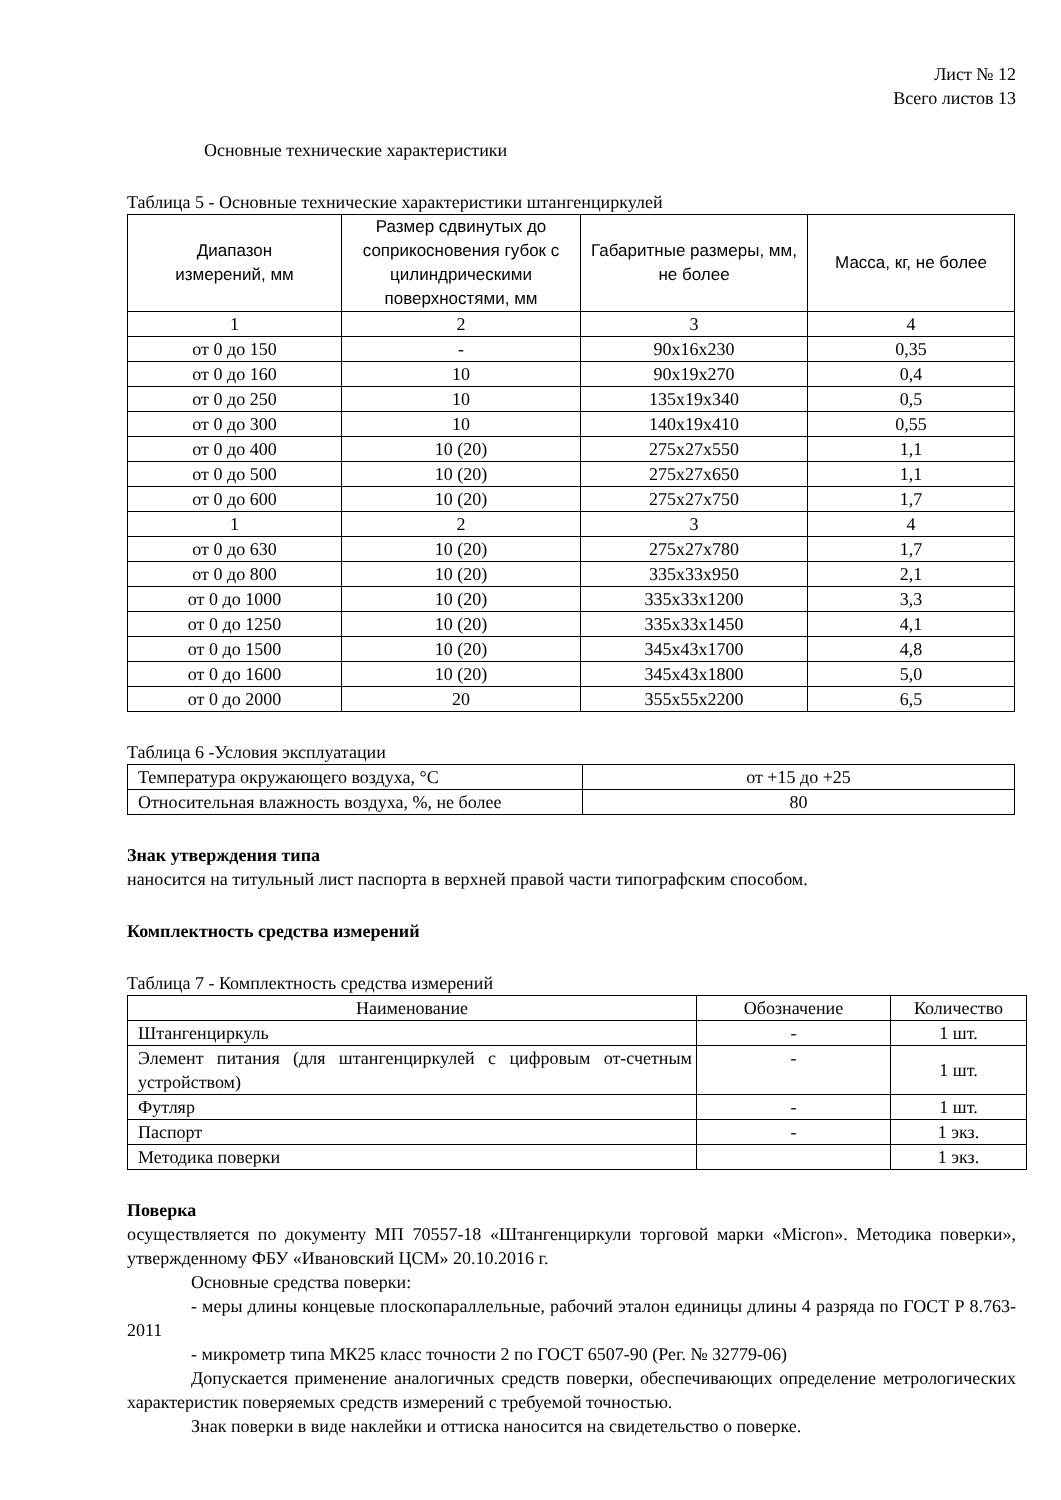Лист № 12
Всего листов 13
Основные технические характеристики
Таблица 5 - Основные технические характеристики штангенциркулей
| Диапазон измерений, мм | Размер сдвинутых до соприкосновения губок с цилиндрическими поверхностями, мм | Габаритные размеры, мм, не более | Масса, кг, не более |
| --- | --- | --- | --- |
| 1 | 2 | 3 | 4 |
| от 0 до 150 | - | 90x16x230 | 0,35 |
| от 0 до 160 | 10 | 90x19x270 | 0,4 |
| от 0 до 250 | 10 | 135x19x340 | 0,5 |
| от 0 до 300 | 10 | 140x19x410 | 0,55 |
| от 0 до 400 | 10 (20) | 275x27x550 | 1,1 |
| от 0 до 500 | 10 (20) | 275x27x650 | 1,1 |
| от 0 до 600 | 10 (20) | 275x27x750 | 1,7 |
| 1 | 2 | 3 | 4 |
| от 0 до 630 | 10 (20) | 275x27x780 | 1,7 |
| от 0 до 800 | 10 (20) | 335x33x950 | 2,1 |
| от 0 до 1000 | 10 (20) | 335x33x1200 | 3,3 |
| от 0 до 1250 | 10 (20) | 335x33x1450 | 4,1 |
| от 0 до 1500 | 10 (20) | 345x43x1700 | 4,8 |
| от 0 до 1600 | 10 (20) | 345x43x1800 | 5,0 |
| от 0 до 2000 | 20 | 355x55x2200 | 6,5 |
Таблица 6 -Условия эксплуатации
| Температура окружающего воздуха, °С | от +15 до +25 |
| Относительная влажность воздуха, %, не более | 80 |
Знак утверждения типа
наносится на титульный лист паспорта в верхней правой части типографским способом.
Комплектность средства измерений
Таблица 7 - Комплектность средства измерений
| Наименование | Обозначение | Количество |
| --- | --- | --- |
| Штангенциркуль | - | 1 шт. |
| Элемент питания (для штангенциркулей с цифровым от-счетным устройством) | - | 1 шт. |
| Футляр | - | 1 шт. |
| Паспорт | - | 1 экз. |
| Методика поверки | | 1 экз. |
Поверка
осуществляется по документу МП 70557-18 «Штангенциркули торговой марки «Micron». Методика поверки», утвержденному ФБУ «Ивановский ЦСМ» 20.10.2016 г.
Основные средства поверки:
- меры длины концевые плоскопараллельные, рабочий эталон единицы длины 4 разряда по ГОСТ Р 8.763-2011
- микрометр типа МК25 класс точности 2 по ГОСТ 6507-90 (Рег. № 32779-06)
Допускается применение аналогичных средств поверки, обеспечивающих определение метрологических характеристик поверяемых средств измерений с требуемой точностью.
Знак поверки в виде наклейки и оттиска наносится на свидетельство о поверке.